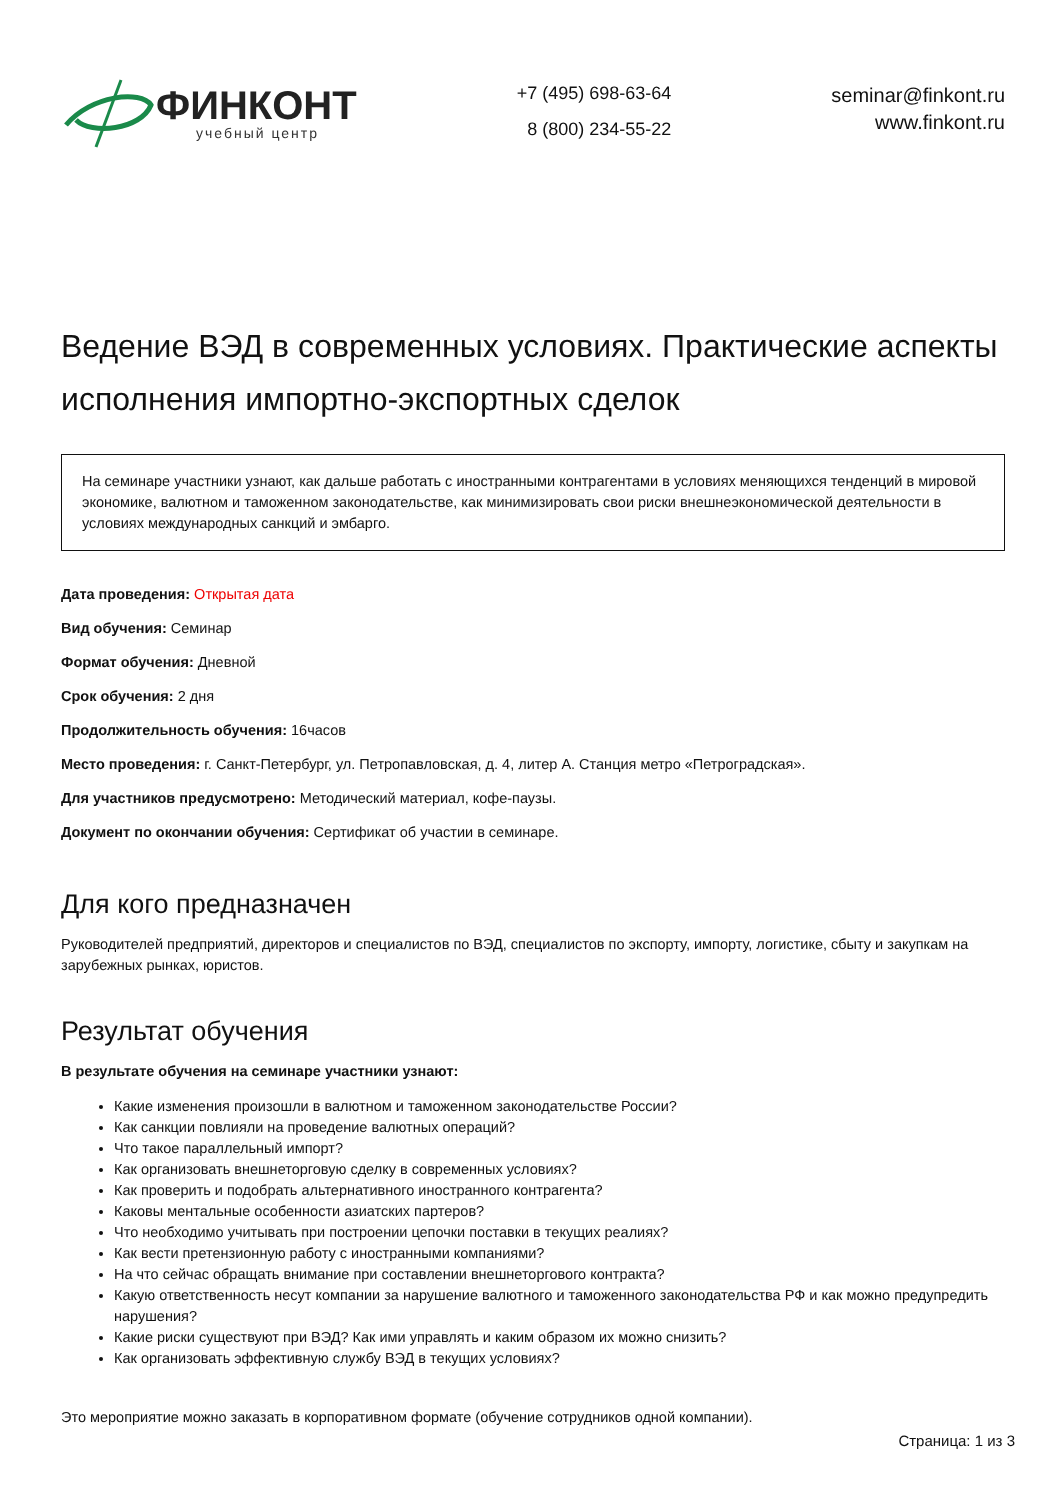ФИНКОНТ
учебный центр
+7 (495) 698-63-64
8 (800) 234-55-22
seminar@finkont.ru
www.finkont.ru
Ведение ВЭД в современных условиях. Практические аспекты исполнения импортно-экспортных сделок
На семинаре участники узнают, как дальше работать с иностранными контрагентами в условиях меняющихся тенденций в мировой экономике, валютном и таможенном законодательстве, как минимизировать свои риски внешнеэкономической деятельности в условиях международных санкций и эмбарго.
Дата проведения: Открытая дата
Вид обучения: Семинар
Формат обучения: Дневной
Срок обучения: 2 дня
Продолжительность обучения: 16часов
Место проведения: г. Санкт-Петербург, ул. Петропавловская, д. 4, литер А. Станция метро «Петроградская».
Для участников предусмотрено: Методический материал, кофе-паузы.
Документ по окончании обучения: Сертификат об участии в семинаре.
Для кого предназначен
Руководителей предприятий, директоров и специалистов по ВЭД, специалистов по экспорту, импорту, логистике, сбыту и закупкам на зарубежных рынках, юристов.
Результат обучения
В результате обучения на семинаре участники узнают:
Какие изменения произошли в валютном и таможенном законодательстве России?
Как санкции повлияли на проведение валютных операций?
Что такое параллельный импорт?
Как организовать внешнеторговую сделку в современных условиях?
Как проверить и подобрать альтернативного иностранного контрагента?
Каковы ментальные особенности азиатских партеров?
Что необходимо учитывать при построении цепочки поставки в текущих реалиях?
Как вести претензионную работу с иностранными компаниями?
На что сейчас обращать внимание при составлении внешнеторгового контракта?
Какую ответственность несут компании за нарушение валютного и таможенного законодательства РФ и как можно предупредить нарушения?
Какие риски существуют при ВЭД? Как ими управлять и каким образом их можно снизить?
Как организовать эффективную службу ВЭД в текущих условиях?
Это мероприятие можно заказать в корпоративном формате (обучение сотрудников одной компании).
Страница: 1 из 3